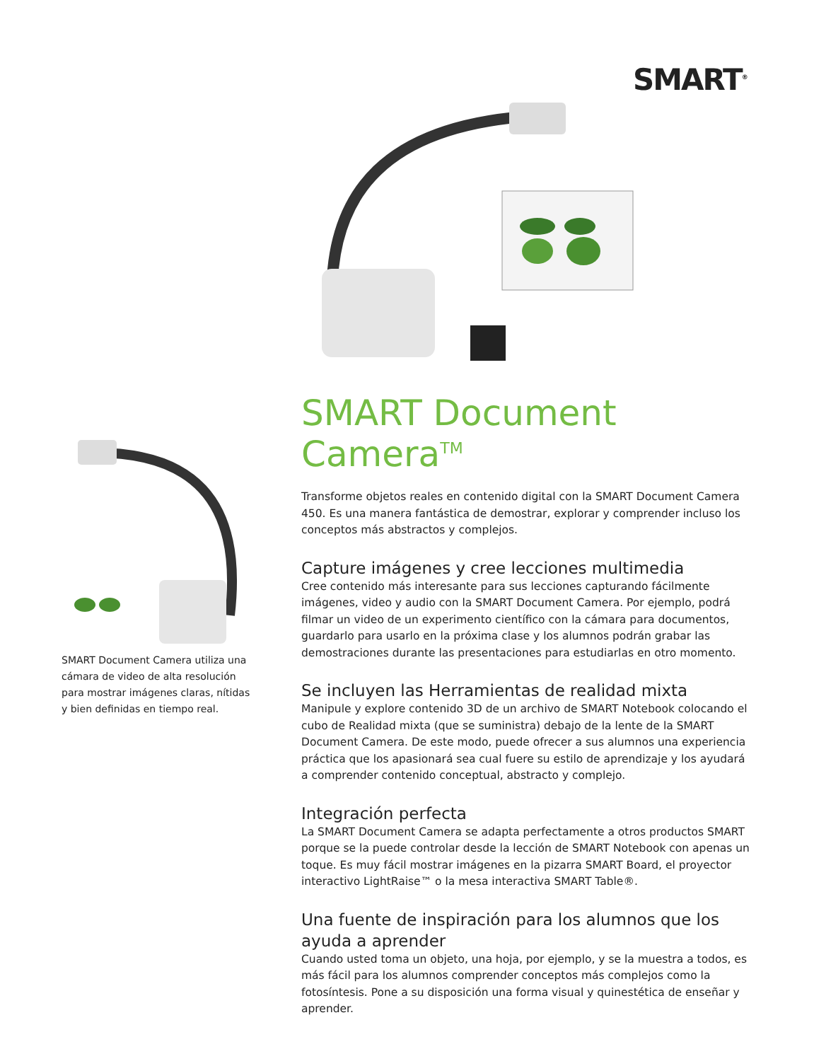SMART<sup>®</sup>
SMART Document Camera utiliza una cámara de video de alta resolución para mostrar imágenes claras, nítidas y bien definidas en tiempo real.
SMART Document Camera<sup>TM</sup>
Transforme objetos reales en contenido digital con la SMART Document Camera 450. Es una manera fantástica de demostrar, explorar y comprender incluso los conceptos más abstractos y complejos.
Capture imágenes y cree lecciones multimedia
Cree contenido más interesante para sus lecciones capturando fácilmente imágenes, video y audio con la SMART Document Camera. Por ejemplo, podrá filmar un video de un experimento científico con la cámara para documentos, guardarlo para usarlo en la próxima clase y los alumnos podrán grabar las demostraciones durante las presentaciones para estudiarlas en otro momento.
Se incluyen las Herramientas de realidad mixta
Manipule y explore contenido 3D de un archivo de SMART Notebook colocando el cubo de Realidad mixta (que se suministra) debajo de la lente de la SMART Document Camera. De este modo, puede ofrecer a sus alumnos una experiencia práctica que los apasionará sea cual fuere su estilo de aprendizaje y los ayudará a comprender contenido conceptual, abstracto y complejo.
Integración perfecta
La SMART Document Camera se adapta perfectamente a otros productos SMART porque se la puede controlar desde la lección de SMART Notebook con apenas un toque. Es muy fácil mostrar imágenes en la pizarra SMART Board, el proyector interactivo LightRaise™ o la mesa interactiva SMART Table®.
Una fuente de inspiración para los alumnos que los ayuda a aprender
Cuando usted toma un objeto, una hoja, por ejemplo, y se la muestra a todos, es más fácil para los alumnos comprender conceptos más complejos como la fotosíntesis. Pone a su disposición una forma visual y quinestética de enseñar y aprender.